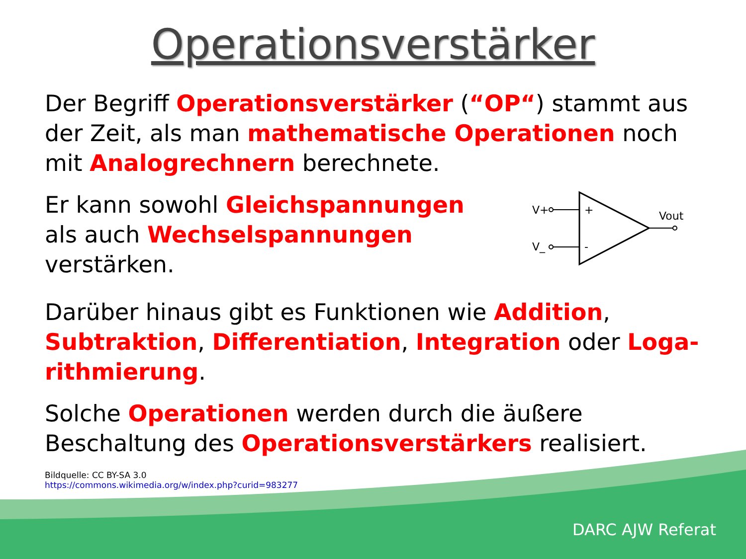Operationsverstärker
Der Begriff Operationsverstärker (“OP“) stammt aus der Zeit, als man mathematische Operationen noch mit Analogrechnern berechnete.
Er kann sowohl Gleichspannungen
als auch Wechselspannungen
verstärken.
+
-
V+
V_
Vout
Darüber hinaus gibt es Funktionen wie Addition, Subtraktion, Differentiation, Integration oder Loga-rithmierung.
Solche Operationen werden durch die äußere Beschaltung des Operationsverstärkers realisiert.
Bildquelle: CC BY-SA 3.0
https://commons.wikimedia.org/w/index.php?curid=983277
DARC AJW Referat